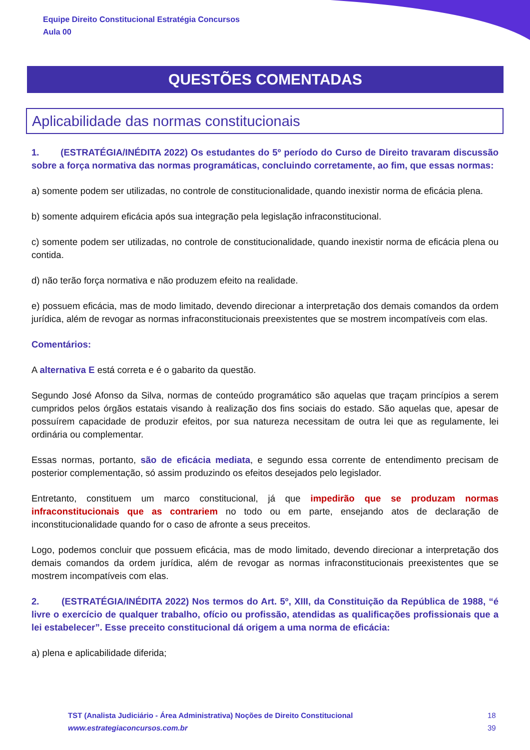Equipe Direito Constitucional Estratégia Concursos
Aula 00
QUESTÕES COMENTADAS
Aplicabilidade das normas constitucionais
1. (ESTRATÉGIA/INÉDITA 2022) Os estudantes do 5º período do Curso de Direito travaram discussão sobre a força normativa das normas programáticas, concluindo corretamente, ao fim, que essas normas:
a) somente podem ser utilizadas, no controle de constitucionalidade, quando inexistir norma de eficácia plena.
b) somente adquirem eficácia após sua integração pela legislação infraconstitucional.
c) somente podem ser utilizadas, no controle de constitucionalidade, quando inexistir norma de eficácia plena ou contida.
d) não terão força normativa e não produzem efeito na realidade.
e) possuem eficácia, mas de modo limitado, devendo direcionar a interpretação dos demais comandos da ordem jurídica, além de revogar as normas infraconstitucionais preexistentes que se mostrem incompatíveis com elas.
Comentários:
A alternativa E está correta e é o gabarito da questão.
Segundo José Afonso da Silva, normas de conteúdo programático são aquelas que traçam princípios a serem cumpridos pelos órgãos estatais visando à realização dos fins sociais do estado. São aquelas que, apesar de possuírem capacidade de produzir efeitos, por sua natureza necessitam de outra lei que as regulamente, lei ordinária ou complementar.
Essas normas, portanto, são de eficácia mediata, e segundo essa corrente de entendimento precisam de posterior complementação, só assim produzindo os efeitos desejados pelo legislador.
Entretanto, constituem um marco constitucional, já que impedirão que se produzam normas infraconstitucionais que as contrariem no todo ou em parte, ensejando atos de declaração de inconstitucionalidade quando for o caso de afronte a seus preceitos.
Logo, podemos concluir que possuem eficácia, mas de modo limitado, devendo direcionar a interpretação dos demais comandos da ordem jurídica, além de revogar as normas infraconstitucionais preexistentes que se mostrem incompatíveis com elas.
2. (ESTRATÉGIA/INÉDITA 2022) Nos termos do Art. 5º, XIII, da Constituição da República de 1988, “é livre o exercício de qualquer trabalho, ofício ou profissão, atendidas as qualificações profissionais que a lei estabelecer”. Esse preceito constitucional dá origem a uma norma de eficácia:
a) plena e aplicabilidade diferida;
TST (Analista Judiciário - Área Administrativa) Noções de Direito Constitucional
www.estrategiaconcursos.com.br
18
39